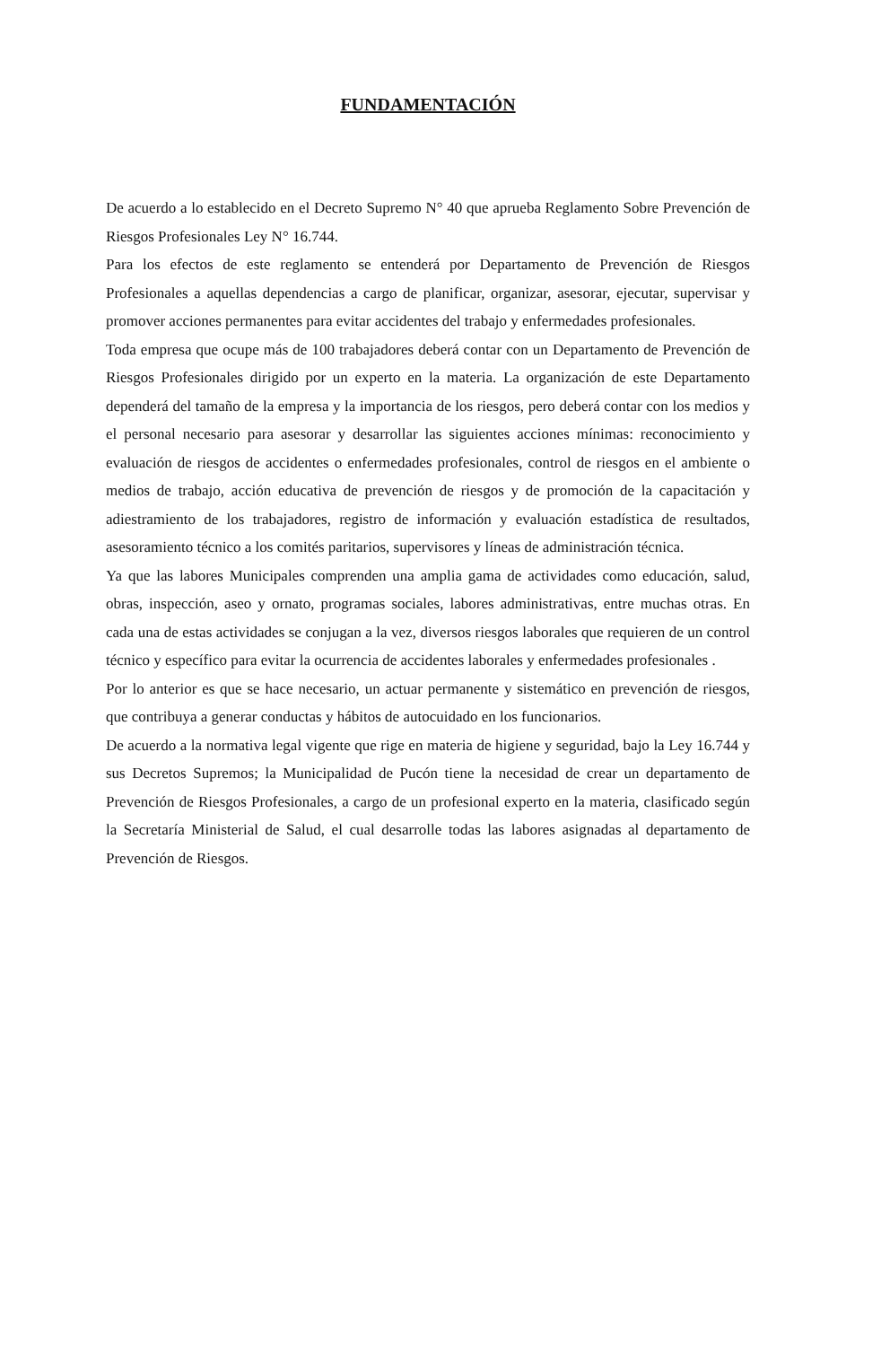FUNDAMENTACIÓN
De acuerdo a lo establecido en el Decreto Supremo N° 40 que aprueba Reglamento Sobre Prevención de Riesgos Profesionales Ley N° 16.744.
Para los efectos de este reglamento se entenderá por Departamento de Prevención de Riesgos Profesionales a aquellas dependencias a cargo de planificar, organizar, asesorar, ejecutar, supervisar y promover acciones permanentes para evitar accidentes del trabajo y enfermedades profesionales.
Toda empresa que ocupe más de 100 trabajadores deberá contar con un Departamento de Prevención de Riesgos Profesionales dirigido por un experto en la materia. La organización de este Departamento dependerá del tamaño de la empresa y la importancia de los riesgos, pero deberá contar con los medios y el personal necesario para asesorar y desarrollar las siguientes acciones mínimas: reconocimiento y evaluación de riesgos de accidentes o enfermedades profesionales, control de riesgos en el ambiente o medios de trabajo, acción educativa de prevención de riesgos y de promoción de la capacitación y adiestramiento de los trabajadores, registro de información y evaluación estadística de resultados, asesoramiento técnico a los comités paritarios, supervisores y líneas de administración técnica.
Ya que las labores Municipales comprenden una amplia gama de actividades como educación, salud, obras, inspección, aseo y ornato, programas sociales, labores administrativas, entre muchas otras. En cada una de estas actividades se conjugan a la vez, diversos riesgos laborales que requieren de un control técnico y específico para evitar la ocurrencia de accidentes laborales y enfermedades profesionales .
Por lo anterior es que se hace necesario, un actuar permanente y sistemático en prevención de riesgos, que contribuya a generar conductas y hábitos de autocuidado en los funcionarios.
De acuerdo a la normativa legal vigente que rige en materia de higiene y seguridad, bajo la Ley 16.744 y sus Decretos Supremos; la Municipalidad de Pucón tiene la necesidad de crear un departamento de Prevención de Riesgos Profesionales, a cargo de un profesional experto en la materia, clasificado según la Secretaría Ministerial de Salud, el cual desarrolle todas las labores asignadas al departamento de Prevención de Riesgos.